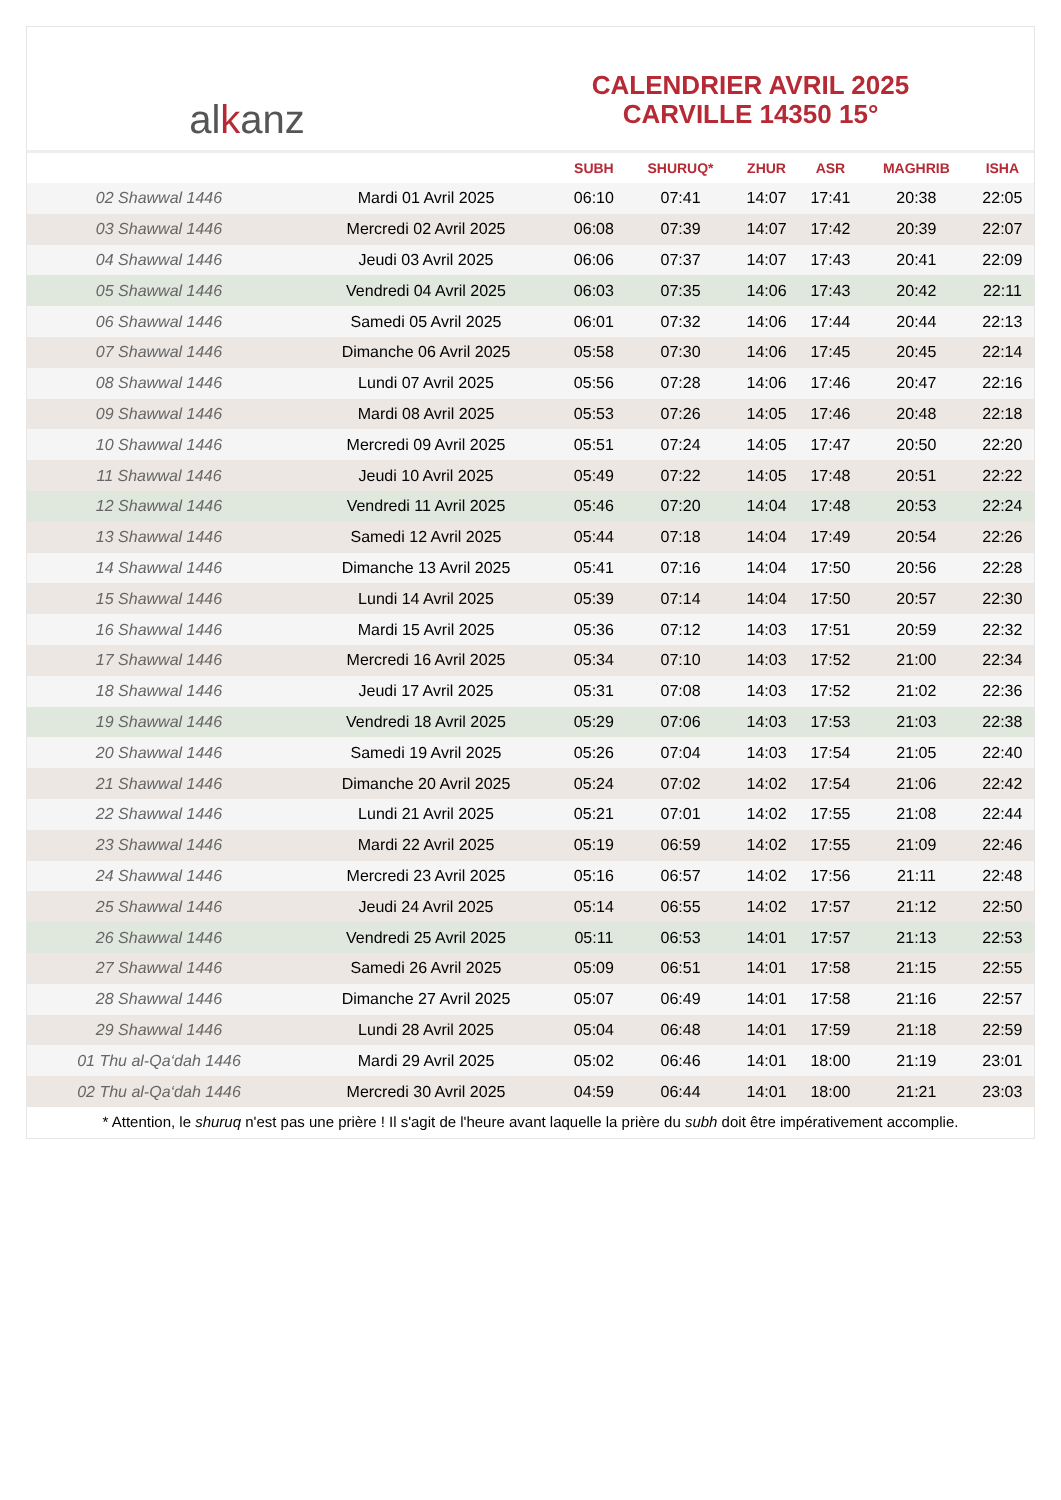al k anz
CALENDRIER AVRIL 2025
CARVILLE 14350 15°
| | | SUBH | SHURUQ* | ZHUR | ASR | MAGHRIB | ISHA |
| --- | --- | --- | --- | --- | --- | --- | --- |
| 02 Shawwal 1446 | Mardi 01 Avril 2025 | 06:10 | 07:41 | 14:07 | 17:41 | 20:38 | 22:05 |
| 03 Shawwal 1446 | Mercredi 02 Avril 2025 | 06:08 | 07:39 | 14:07 | 17:42 | 20:39 | 22:07 |
| 04 Shawwal 1446 | Jeudi 03 Avril 2025 | 06:06 | 07:37 | 14:07 | 17:43 | 20:41 | 22:09 |
| 05 Shawwal 1446 | Vendredi 04 Avril 2025 | 06:03 | 07:35 | 14:06 | 17:43 | 20:42 | 22:11 |
| 06 Shawwal 1446 | Samedi 05 Avril 2025 | 06:01 | 07:32 | 14:06 | 17:44 | 20:44 | 22:13 |
| 07 Shawwal 1446 | Dimanche 06 Avril 2025 | 05:58 | 07:30 | 14:06 | 17:45 | 20:45 | 22:14 |
| 08 Shawwal 1446 | Lundi 07 Avril 2025 | 05:56 | 07:28 | 14:06 | 17:46 | 20:47 | 22:16 |
| 09 Shawwal 1446 | Mardi 08 Avril 2025 | 05:53 | 07:26 | 14:05 | 17:46 | 20:48 | 22:18 |
| 10 Shawwal 1446 | Mercredi 09 Avril 2025 | 05:51 | 07:24 | 14:05 | 17:47 | 20:50 | 22:20 |
| 11 Shawwal 1446 | Jeudi 10 Avril 2025 | 05:49 | 07:22 | 14:05 | 17:48 | 20:51 | 22:22 |
| 12 Shawwal 1446 | Vendredi 11 Avril 2025 | 05:46 | 07:20 | 14:04 | 17:48 | 20:53 | 22:24 |
| 13 Shawwal 1446 | Samedi 12 Avril 2025 | 05:44 | 07:18 | 14:04 | 17:49 | 20:54 | 22:26 |
| 14 Shawwal 1446 | Dimanche 13 Avril 2025 | 05:41 | 07:16 | 14:04 | 17:50 | 20:56 | 22:28 |
| 15 Shawwal 1446 | Lundi 14 Avril 2025 | 05:39 | 07:14 | 14:04 | 17:50 | 20:57 | 22:30 |
| 16 Shawwal 1446 | Mardi 15 Avril 2025 | 05:36 | 07:12 | 14:03 | 17:51 | 20:59 | 22:32 |
| 17 Shawwal 1446 | Mercredi 16 Avril 2025 | 05:34 | 07:10 | 14:03 | 17:52 | 21:00 | 22:34 |
| 18 Shawwal 1446 | Jeudi 17 Avril 2025 | 05:31 | 07:08 | 14:03 | 17:52 | 21:02 | 22:36 |
| 19 Shawwal 1446 | Vendredi 18 Avril 2025 | 05:29 | 07:06 | 14:03 | 17:53 | 21:03 | 22:38 |
| 20 Shawwal 1446 | Samedi 19 Avril 2025 | 05:26 | 07:04 | 14:03 | 17:54 | 21:05 | 22:40 |
| 21 Shawwal 1446 | Dimanche 20 Avril 2025 | 05:24 | 07:02 | 14:02 | 17:54 | 21:06 | 22:42 |
| 22 Shawwal 1446 | Lundi 21 Avril 2025 | 05:21 | 07:01 | 14:02 | 17:55 | 21:08 | 22:44 |
| 23 Shawwal 1446 | Mardi 22 Avril 2025 | 05:19 | 06:59 | 14:02 | 17:55 | 21:09 | 22:46 |
| 24 Shawwal 1446 | Mercredi 23 Avril 2025 | 05:16 | 06:57 | 14:02 | 17:56 | 21:11 | 22:48 |
| 25 Shawwal 1446 | Jeudi 24 Avril 2025 | 05:14 | 06:55 | 14:02 | 17:57 | 21:12 | 22:50 |
| 26 Shawwal 1446 | Vendredi 25 Avril 2025 | 05:11 | 06:53 | 14:01 | 17:57 | 21:13 | 22:53 |
| 27 Shawwal 1446 | Samedi 26 Avril 2025 | 05:09 | 06:51 | 14:01 | 17:58 | 21:15 | 22:55 |
| 28 Shawwal 1446 | Dimanche 27 Avril 2025 | 05:07 | 06:49 | 14:01 | 17:58 | 21:16 | 22:57 |
| 29 Shawwal 1446 | Lundi 28 Avril 2025 | 05:04 | 06:48 | 14:01 | 17:59 | 21:18 | 22:59 |
| 01 Thu al-Qa‘dah 1446 | Mardi 29 Avril 2025 | 05:02 | 06:46 | 14:01 | 18:00 | 21:19 | 23:01 |
| 02 Thu al-Qa‘dah 1446 | Mercredi 30 Avril 2025 | 04:59 | 06:44 | 14:01 | 18:00 | 21:21 | 23:03 |
* Attention, le shuruq n'est pas une prière ! Il s'agit de l'heure avant laquelle la prière du subh doit être impérativement accomplie.